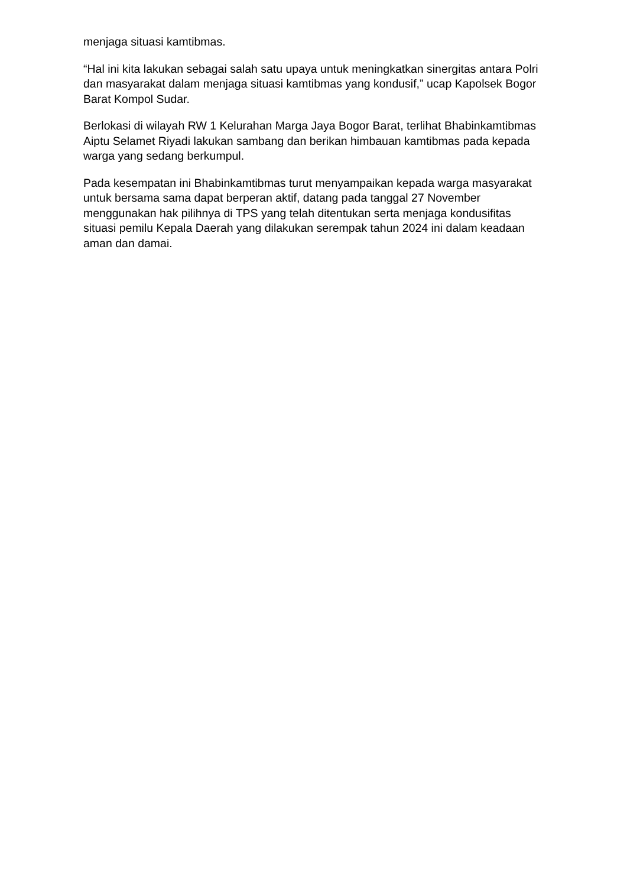menjaga situasi kamtibmas.
“Hal ini kita lakukan sebagai salah satu upaya untuk meningkatkan sinergitas antara Polri dan masyarakat dalam menjaga situasi kamtibmas yang kondusif,” ucap Kapolsek Bogor Barat Kompol Sudar.
Berlokasi di wilayah RW 1 Kelurahan Marga Jaya Bogor Barat, terlihat Bhabinkamtibmas Aiptu Selamet Riyadi lakukan sambang dan berikan himbauan kamtibmas pada kepada warga yang sedang berkumpul.
Pada kesempatan ini Bhabinkamtibmas turut menyampaikan kepada warga masyarakat untuk bersama sama dapat berperan aktif, datang pada tanggal 27 November menggunakan hak pilihnya di TPS yang telah ditentukan serta menjaga kondusifitas situasi pemilu Kepala Daerah yang dilakukan serempak tahun 2024 ini dalam keadaan aman dan damai.